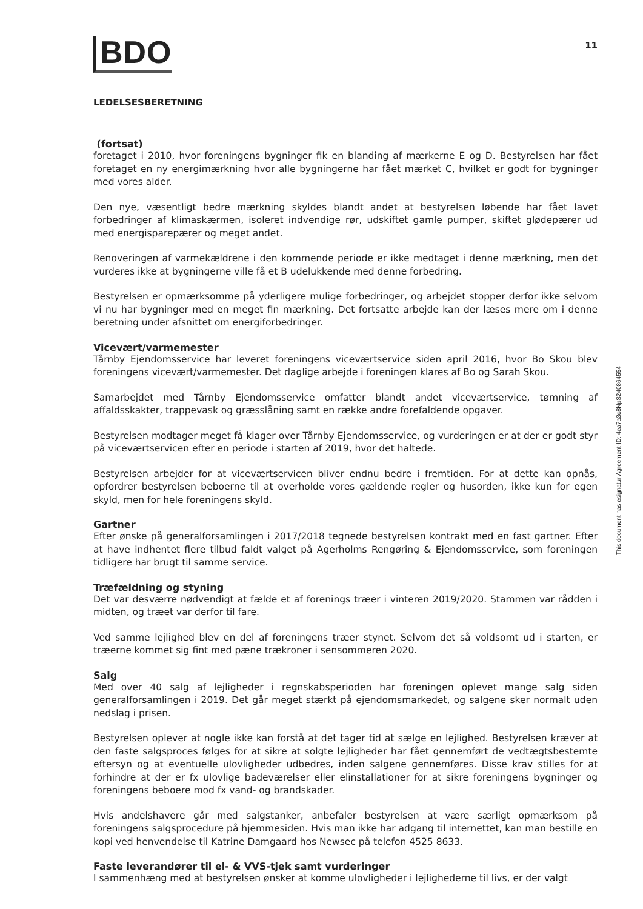BDO
11
LEDELSESBERETNING
(fortsat)
foretaget i 2010, hvor foreningens bygninger fik en blanding af mærkerne E og D. Bestyrelsen har fået foretaget en ny energimærkning hvor alle bygningerne har fået mærket C, hvilket er godt for bygninger med vores alder.
Den nye, væsentligt bedre mærkning skyldes blandt andet at bestyrelsen løbende har fået lavet forbedringer af klimaskærmen, isoleret indvendige rør, udskiftet gamle pumper, skiftet glødepærer ud med energisparepærer og meget andet.
Renoveringen af varmekældrene i den kommende periode er ikke medtaget i denne mærkning, men det vurderes ikke at bygningerne ville få et B udelukkende med denne forbedring.
Bestyrelsen er opmærksomme på yderligere mulige forbedringer, og arbejdet stopper derfor ikke selvom vi nu har bygninger med en meget fin mærkning. Det fortsatte arbejde kan der læses mere om i denne beretning under afsnittet om energiforbedringer.
Vicevært/varmemester
Tårnby Ejendomsservice har leveret foreningens viceværtservice siden april 2016, hvor Bo Skou blev foreningens vicevært/varmemester. Det daglige arbejde i foreningen klares af Bo og Sarah Skou.
Samarbejdet med Tårnby Ejendomsservice omfatter blandt andet viceværtservice, tømning af affaldsskakter, trappevask og græsslåning samt en række andre forefaldende opgaver.
Bestyrelsen modtager meget få klager over Tårnby Ejendomsservice, og vurderingen er at der er godt styr på viceværtservicen efter en periode i starten af 2019, hvor det haltede.
Bestyrelsen arbejder for at viceværtservicen bliver endnu bedre i fremtiden. For at dette kan opnås, opfordrer bestyrelsen beboerne til at overholde vores gældende regler og husorden, ikke kun for egen skyld, men for hele foreningens skyld.
Gartner
Efter ønske på generalforsamlingen i 2017/2018 tegnede bestyrelsen kontrakt med en fast gartner. Efter at have indhentet flere tilbud faldt valget på Agerholms Rengøring & Ejendomsservice, som foreningen tidligere har brugt til samme service.
Træfældning og styning
Det var desværre nødvendigt at fælde et af forenings træer i vinteren 2019/2020. Stammen var rådden i midten, og træet var derfor til fare.
Ved samme lejlighed blev en del af foreningens træer stynet. Selvom det så voldsomt ud i starten, er træerne kommet sig fint med pæne trækroner i sensommeren 2020.
Salg
Med over 40 salg af lejligheder i regnskabsperioden har foreningen oplevet mange salg siden generalforsamlingen i 2019. Det går meget stærkt på ejendomsmarkedet, og salgene sker normalt uden nedslag i prisen.
Bestyrelsen oplever at nogle ikke kan forstå at det tager tid at sælge en lejlighed. Bestyrelsen kræver at den faste salgsproces følges for at sikre at solgte lejligheder har fået gennemført de vedtægtsbestemte eftersyn og at eventuelle ulovligheder udbedres, inden salgene gennemføres. Disse krav stilles for at forhindre at der er fx ulovlige badeværelser eller elinstallationer for at sikre foreningens bygninger og foreningens beboere mod fx vand- og brandskader.
Hvis andelshavere går med salgstanker, anbefaler bestyrelsen at være særligt opmærksom på foreningens salgsprocedure på hjemmesiden. Hvis man ikke har adgang til internettet, kan man bestille en kopi ved henvendelse til Katrine Damgaard hos Newsec på telefon 4525 8633.
Faste leverandører til el- & VVS-tjek samt vurderinger
I sammenhæng med at bestyrelsen ønsker at komme ulovligheder i lejlighederne til livs, er der valgt
This document has esignatur Agreement-ID: 4ea7a3c8NpS240864554